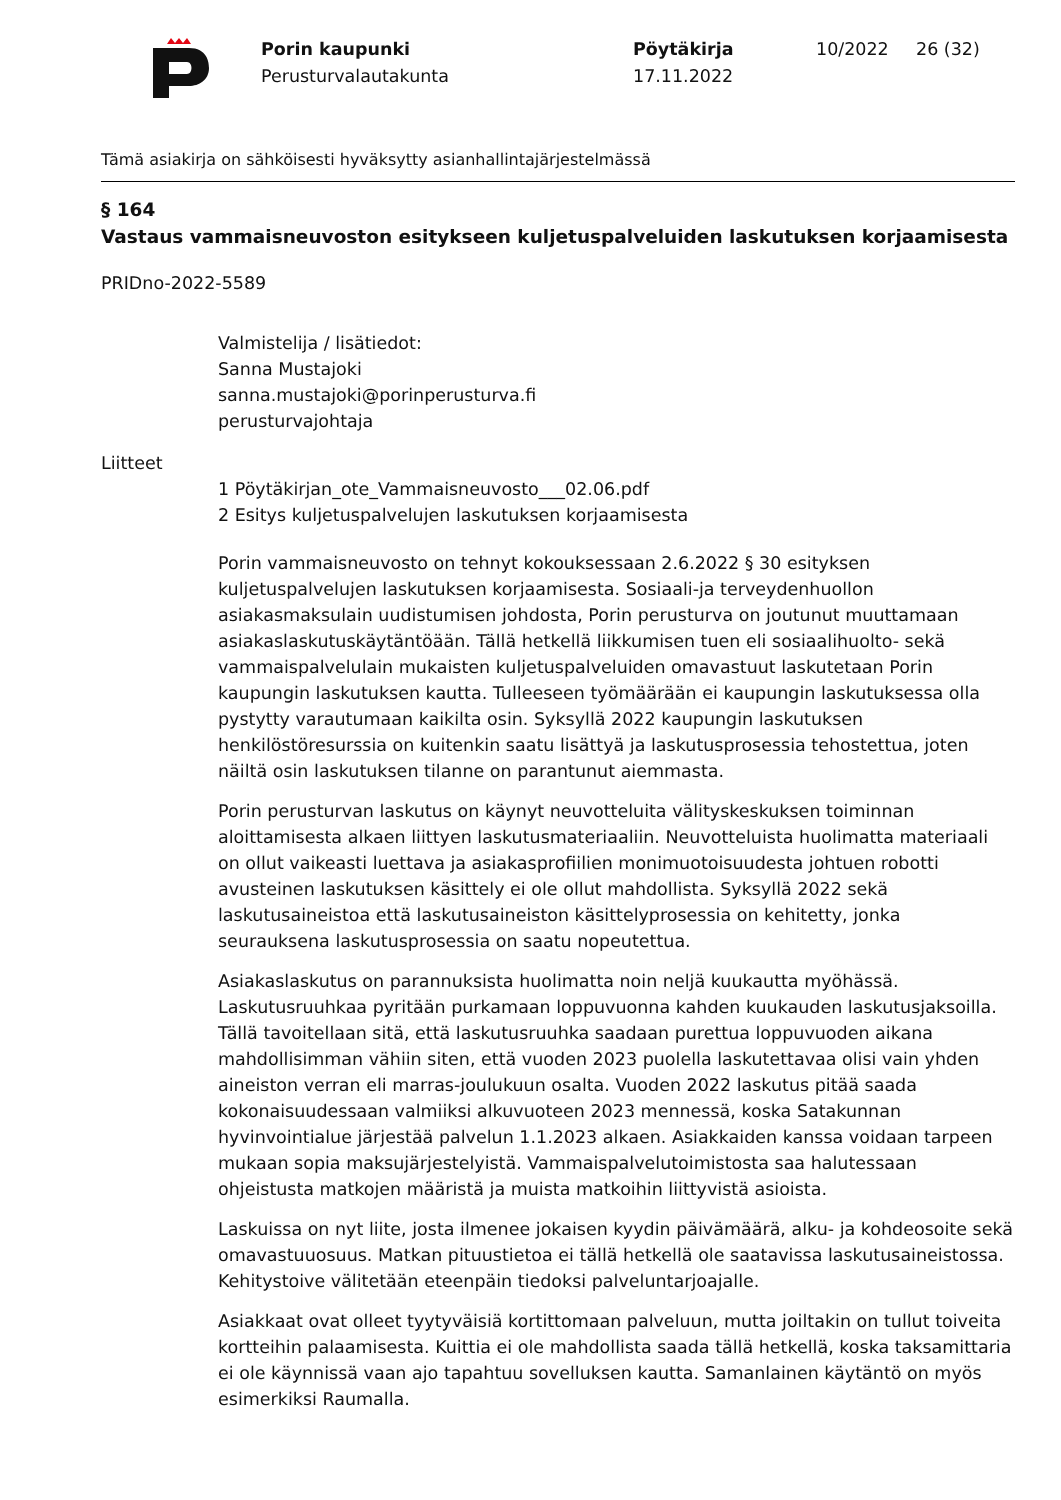Porin kaupunki
Perusturvalautakunta
Pöytäkirja
17.11.2022
10/2022 26 (32)
Tämä asiakirja on sähköisesti hyväksytty asianhallintajärjestelmässä
§ 164
Vastaus vammaisneuvoston esitykseen kuljetuspalveluiden laskutuksen korjaamisesta
PRIDno-2022-5589
Valmistelija / lisätiedot:
Sanna Mustajoki
sanna.mustajoki@porinperusturva.fi
perusturvajohtaja
Liitteet
1 Pöytäkirjan_ote_Vammaisneuvosto___02.06.pdf
2 Esitys kuljetuspalvelujen laskutuksen korjaamisesta
Porin vammaisneuvosto on tehnyt kokouksessaan 2.6.2022 § 30 esityksen kuljetuspalvelujen laskutuksen korjaamisesta. Sosiaali-ja terveydenhuollon asiakasmaksulain uudistumisen johdosta, Porin perusturva on joutunut muuttamaan asiakaslaskutuskäytäntöään. Tällä hetkellä liikkumisen tuen eli sosiaalihuolto- sekä vammaispalvelulain mukaisten kuljetuspalveluiden omavastuut laskutetaan Porin kaupungin laskutuksen kautta. Tulleeseen työmäärään ei kaupungin laskutuksessa olla pystytty varautumaan kaikilta osin. Syksyllä 2022 kaupungin laskutuksen henkilöstöresurssia on kuitenkin saatu lisättyä ja laskutusprosessia tehostettua, joten näiltä osin laskutuksen tilanne on parantunut aiemmasta.
Porin perusturvan laskutus on käynyt neuvotteluita välityskeskuksen toiminnan aloittamisesta alkaen liittyen laskutusmateriaaliin. Neuvotteluista huolimatta materiaali on ollut vaikeasti luettava ja asiakasprofiilien monimuotoisuudesta johtuen robotti avusteinen laskutuksen käsittely ei ole ollut mahdollista. Syksyllä 2022 sekä laskutusaineistoa että laskutusaineiston käsittelyprosessia on kehitetty, jonka seurauksena laskutusprosessia on saatu nopeutettua.
Asiakaslaskutus on parannuksista huolimatta noin neljä kuukautta myöhässä. Laskutusruuhkaa pyritään purkamaan loppuvuonna kahden kuukauden laskutusjaksoilla. Tällä tavoitellaan sitä, että laskutusruuhka saadaan purettua loppuvuoden aikana mahdollisimman vähiin siten, että vuoden 2023 puolella laskutettavaa olisi vain yhden aineiston verran eli marras-joulukuun osalta. Vuoden 2022 laskutus pitää saada kokonaisuudessaan valmiiksi alkuvuoteen 2023 mennessä, koska Satakunnan hyvinvointialue järjestää palvelun 1.1.2023 alkaen. Asiakkaiden kanssa voidaan tarpeen mukaan sopia maksujärjestelyistä. Vammaispalvelutoimistosta saa halutessaan ohjeistusta matkojen määristä ja muista matkoihin liittyvistä asioista.
Laskuissa on nyt liite, josta ilmenee jokaisen kyydin päivämäärä, alku- ja kohdeosoite sekä omavastuuosuus. Matkan pituustietoa ei tällä hetkellä ole saatavissa laskutusaineistossa. Kehitystoive välitetään eteenpäin tiedoksi palveluntarjoajalle.
Asiakkaat ovat olleet tyytyväisiä kortittomaan palveluun, mutta joiltakin on tullut toiveita kortteihin palaamisesta. Kuittia ei ole mahdollista saada tällä hetkellä, koska taksamittaria ei ole käynnissä vaan ajo tapahtuu sovelluksen kautta. Samanlainen käytäntö on myös esimerkiksi Raumalla.